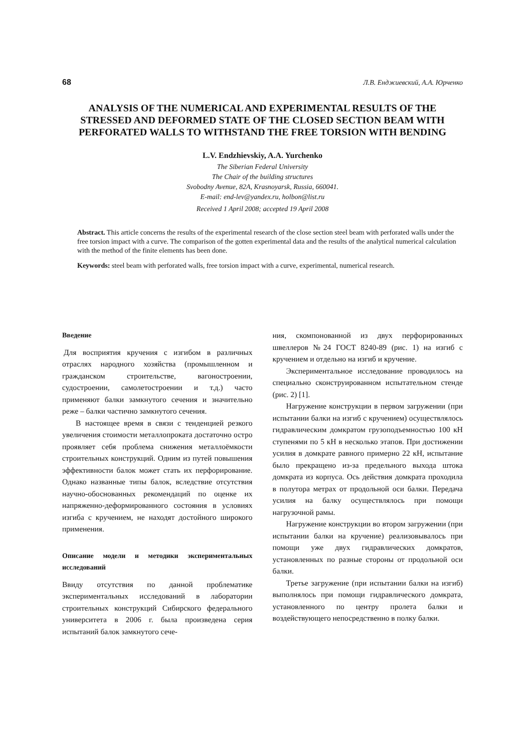68 Л.В. Енджиевский, А.А. Юрченко
ANALYSIS OF THE NUMERICAL AND EXPERIMENTAL RESULTS OF THE STRESSED AND DEFORMED STATE OF THE CLOSED SECTION BEAM WITH PERFORATED WALLS TO WITHSTAND THE FREE TORSION WITH BENDING
L.V. Endzhievskiy, A.A. Yurchenko
The Siberian Federal University
The Chair of the building structures
Svobodny Avenue, 82A, Krasnoyarsk, Russia, 660041.
E-mail: end-lev@yandex.ru, holbon@list.ru
Received 1 April 2008; accepted 19 April 2008
Abstract. This article concerns the results of the experimental research of the close section steel beam with perforated walls under the free torsion impact with a curve. The comparison of the gotten experimental data and the results of the analytical numerical calculation with the method of the finite elements has been done.
Keywords: steel beam with perforated walls, free torsion impact with a curve, experimental, numerical research.
Введение
Для восприятия кручения с изгибом в различных отраслях народного хозяйства (промышленном и гражданском строительстве, вагоностроении, судостроении, самолетостроении и т.д.) часто применяют балки замкнутого сечения и значительно реже – балки частично замкнутого сечения.
В настоящее время в связи с тенденцией резкого увеличения стоимости металлопроката достаточно остро проявляет себя проблема снижения металлоёмкости строительных конструкций. Одним из путей повышения эффективности балок может стать их перфорирование. Однако названные типы балок, вследствие отсутствия научно-обоснованных рекомендаций по оценке их напряженно-деформированного состояния в условиях изгиба с кручением, не находят достойного широкого применения.
Описание модели и методики экспериментальных исследований
Ввиду отсутствия по данной проблематике экспериментальных исследований в лаборатории строительных конструкций Сибирского федерального университета в 2006 г. была произведена серия испытаний балок замкнутого сече-
ния, скомпонованной из двух перфорированных швеллеров №24 ГОСТ 8240-89 (рис. 1) на изгиб с кручением и отдельно на изгиб и кручение.
Экспериментальное исследование проводилось на специально сконструированном испытательном стенде (рис. 2) [1].
Нагружение конструкции в первом загружении (при испытании балки на изгиб с кручением) осуществлялось гидравлическим домкратом грузоподъемностью 100 кН ступенями по 5 кН в несколько этапов. При достижении усилия в домкрате равного примерно 22 кН, испытание было прекращено из-за предельного выхода штока домкрата из корпуса. Ось действия домкрата проходила в полутора метрах от продольной оси балки. Передача усилия на балку осуществлялось при помощи нагрузочной рамы.
Нагружение конструкции во втором загружении (при испытании балки на кручение) реализовывалось при помощи уже двух гидравлических домкратов, установленных по разные стороны от продольной оси балки.
Третье загружение (при испытании балки на изгиб) выполнялось при помощи гидравлического домкрата, установленного по центру пролета балки и воздействующего непосредственно в полку балки.